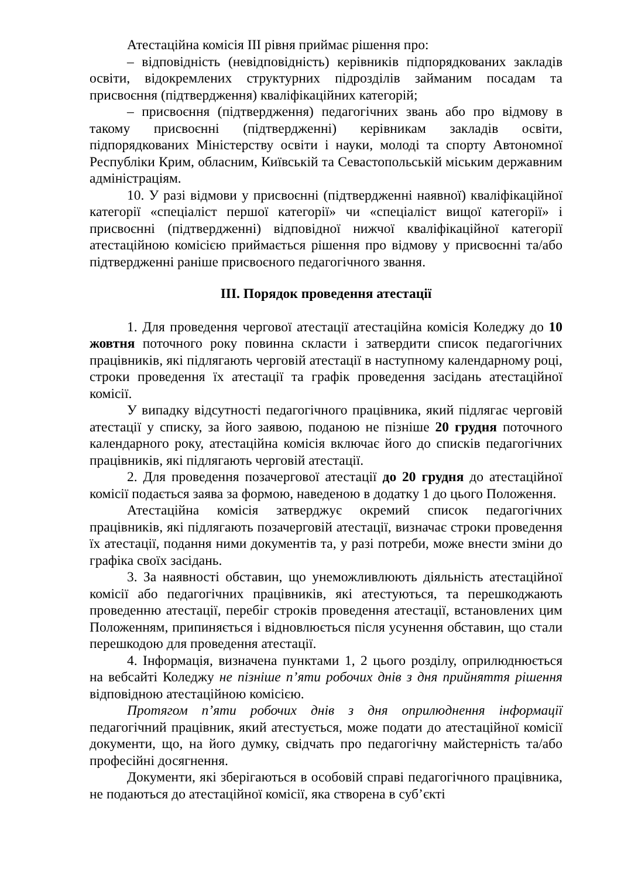Атестаційна комісія ІІІ рівня приймає рішення про:
– відповідність (невідповідність) керівників підпорядкованих закладів освіти, відокремлених структурних підрозділів займаним посадам та присвоєння (підтвердження) кваліфікаційних категорій;
– присвоєння (підтвердження) педагогічних звань або про відмову в такому присвоєнні (підтвердженні) керівникам закладів освіти, підпорядкованих Міністерству освіти і науки, молоді та спорту Автономної Республіки Крим, обласним, Київській та Севастопольській міським державним адміністраціям.
10. У разі відмови у присвоєнні (підтвердженні наявної) кваліфікаційної категорії «спеціаліст першої категорії» чи «спеціаліст вищої категорії» і присвоєнні (підтвердженні) відповідної нижчої кваліфікаційної категорії атестаційною комісією приймається рішення про відмову у присвоєнні та/або підтвердженні раніше присвоєного педагогічного звання.
ІІІ. Порядок проведення атестації
1. Для проведення чергової атестації атестаційна комісія Коледжу до 10 жовтня поточного року повинна скласти і затвердити список педагогічних працівників, які підлягають черговій атестації в наступному календарному році, строки проведення їх атестації та графік проведення засідань атестаційної комісії.
У випадку відсутності педагогічного працівника, який підлягає черговій атестації у списку, за його заявою, поданою не пізніше 20 грудня поточного календарного року, атестаційна комісія включає його до списків педагогічних працівників, які підлягають черговій атестації.
2. Для проведення позачергової атестації до 20 грудня до атестаційної комісії подається заява за формою, наведеною в додатку 1 до цього Положення.
Атестаційна комісія затверджує окремий список педагогічних працівників, які підлягають позачерговій атестації, визначає строки проведення їх атестації, подання ними документів та, у разі потреби, може внести зміни до графіка своїх засідань.
3. За наявності обставин, що унеможливлюють діяльність атестаційної комісії або педагогічних працівників, які атестуються, та перешкоджають проведенню атестації, перебіг строків проведення атестації, встановлених цим Положенням, припиняється і відновлюється після усунення обставин, що стали перешкодою для проведення атестації.
4. Інформація, визначена пунктами 1, 2 цього розділу, оприлюднюється на вебсайті Коледжу не пізніше п’яти робочих днів з дня прийняття рішення відповідною атестаційною комісією.
Протягом п’яти робочих днів з дня оприлюднення інформації педагогічний працівник, який атестується, може подати до атестаційної комісії документи, що, на його думку, свідчать про педагогічну майстерність та/або професійні досягнення.
Документи, які зберігаються в особовій справі педагогічного працівника, не подаються до атестаційної комісії, яка створена в суб’єкті